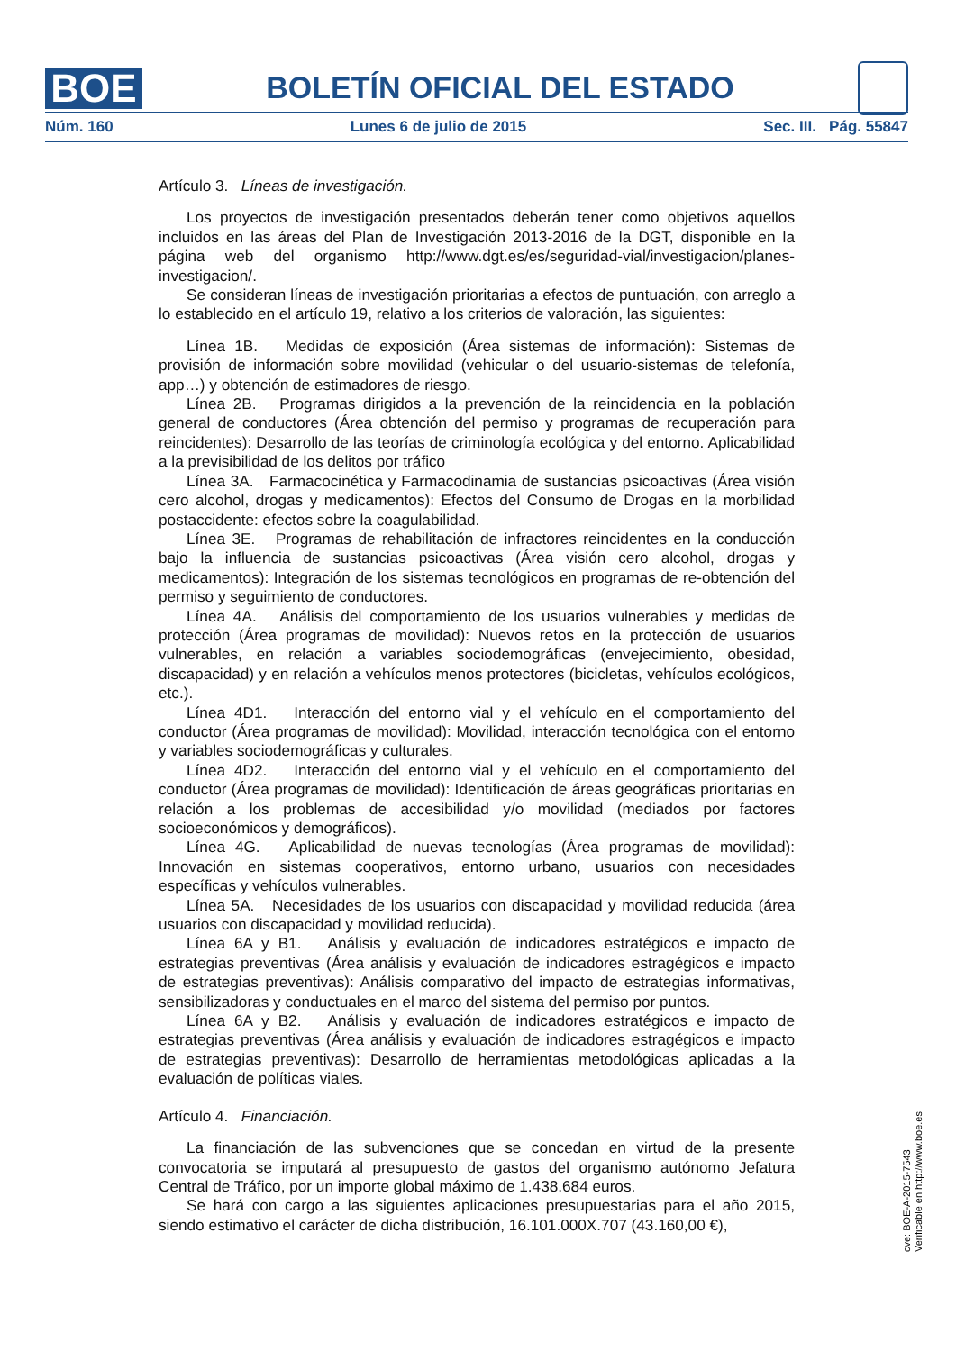BOE
BOLETÍN OFICIAL DEL ESTADO
Núm. 160 Lunes 6 de julio de 2015 Sec. III. Pág. 55847
Artículo 3. Líneas de investigación.
Los proyectos de investigación presentados deberán tener como objetivos aquellos incluidos en las áreas del Plan de Investigación 2013-2016 de la DGT, disponible en la página web del organismo http://www.dgt.es/es/seguridad-vial/investigacion/planes-investigacion/.
Se consideran líneas de investigación prioritarias a efectos de puntuación, con arreglo a lo establecido en el artículo 19, relativo a los criterios de valoración, las siguientes:
Línea 1B. Medidas de exposición (Área sistemas de información): Sistemas de provisión de información sobre movilidad (vehicular o del usuario-sistemas de telefonía, app…) y obtención de estimadores de riesgo.
Línea 2B. Programas dirigidos a la prevención de la reincidencia en la población general de conductores (Área obtención del permiso y programas de recuperación para reincidentes): Desarrollo de las teorías de criminología ecológica y del entorno. Aplicabilidad a la previsibilidad de los delitos por tráfico
Línea 3A. Farmacocinética y Farmacodinamia de sustancias psicoactivas (Área visión cero alcohol, drogas y medicamentos): Efectos del Consumo de Drogas en la morbilidad postaccidente: efectos sobre la coagulabilidad.
Línea 3E. Programas de rehabilitación de infractores reincidentes en la conducción bajo la influencia de sustancias psicoactivas (Área visión cero alcohol, drogas y medicamentos): Integración de los sistemas tecnológicos en programas de re-obtención del permiso y seguimiento de conductores.
Línea 4A. Análisis del comportamiento de los usuarios vulnerables y medidas de protección (Área programas de movilidad): Nuevos retos en la protección de usuarios vulnerables, en relación a variables sociodemográficas (envejecimiento, obesidad, discapacidad) y en relación a vehículos menos protectores (bicicletas, vehículos ecológicos, etc.).
Línea 4D1. Interacción del entorno vial y el vehículo en el comportamiento del conductor (Área programas de movilidad): Movilidad, interacción tecnológica con el entorno y variables sociodemográficas y culturales.
Línea 4D2. Interacción del entorno vial y el vehículo en el comportamiento del conductor (Área programas de movilidad): Identificación de áreas geográficas prioritarias en relación a los problemas de accesibilidad y/o movilidad (mediados por factores socioeconómicos y demográficos).
Línea 4G. Aplicabilidad de nuevas tecnologías (Área programas de movilidad): Innovación en sistemas cooperativos, entorno urbano, usuarios con necesidades específicas y vehículos vulnerables.
Línea 5A. Necesidades de los usuarios con discapacidad y movilidad reducida (área usuarios con discapacidad y movilidad reducida).
Línea 6A y B1. Análisis y evaluación de indicadores estratégicos e impacto de estrategias preventivas (Área análisis y evaluación de indicadores estragégicos e impacto de estrategias preventivas): Análisis comparativo del impacto de estrategias informativas, sensibilizadoras y conductuales en el marco del sistema del permiso por puntos.
Línea 6A y B2. Análisis y evaluación de indicadores estratégicos e impacto de estrategias preventivas (Área análisis y evaluación de indicadores estragégicos e impacto de estrategias preventivas): Desarrollo de herramientas metodológicas aplicadas a la evaluación de políticas viales.
Artículo 4. Financiación.
La financiación de las subvenciones que se concedan en virtud de la presente convocatoria se imputará al presupuesto de gastos del organismo autónomo Jefatura Central de Tráfico, por un importe global máximo de 1.438.684 euros.
Se hará con cargo a las siguientes aplicaciones presupuestarias para el año 2015, siendo estimativo el carácter de dicha distribución, 16.101.000X.707 (43.160,00 €),
cve: BOE-A-2015-7543
Verificable en http://www.boe.es